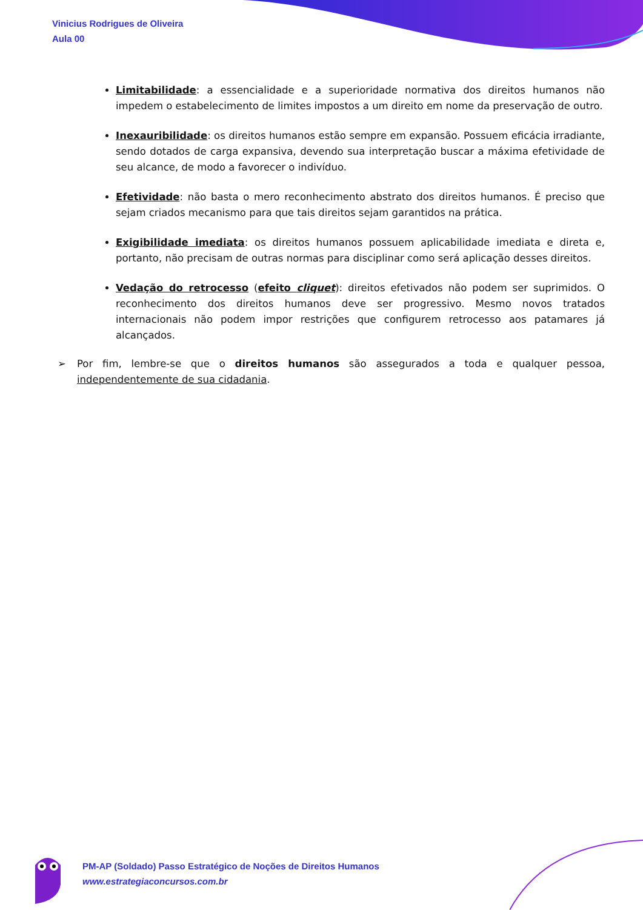Vinicius Rodrigues de Oliveira
Aula 00
Limitabilidade: a essencialidade e a superioridade normativa dos direitos humanos não impedem o estabelecimento de limites impostos a um direito em nome da preservação de outro.
Inexauribilidade: os direitos humanos estão sempre em expansão. Possuem eficácia irradiante, sendo dotados de carga expansiva, devendo sua interpretação buscar a máxima efetividade de seu alcance, de modo a favorecer o indivíduo.
Efetividade: não basta o mero reconhecimento abstrato dos direitos humanos. É preciso que sejam criados mecanismo para que tais direitos sejam garantidos na prática.
Exigibilidade imediata: os direitos humanos possuem aplicabilidade imediata e direta e, portanto, não precisam de outras normas para disciplinar como será aplicação desses direitos.
Vedação do retrocesso (efeito cliquet): direitos efetivados não podem ser suprimidos. O reconhecimento dos direitos humanos deve ser progressivo. Mesmo novos tratados internacionais não podem impor restrições que configurem retrocesso aos patamares já alcançados.
➢ Por fim, lembre-se que o direitos humanos são assegurados a toda e qualquer pessoa, independentemente de sua cidadania.
PM-AP (Soldado) Passo Estratégico de Noções de Direitos Humanos
www.estrategiaconcursos.com.br